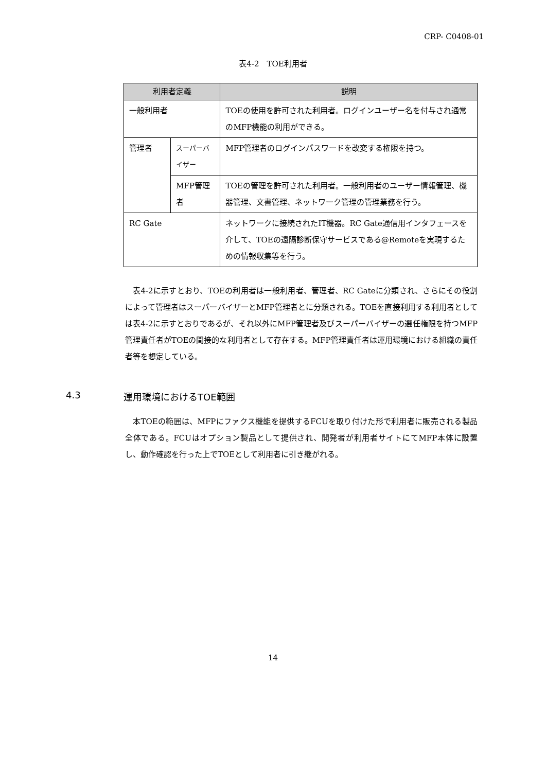CRP- C0408-01
表4-2　TOE利用者
| 利用者定義 | | 説明 |
| --- | --- | --- |
| 一般利用者 | | TOEの使用を許可された利用者。ログインユーザー名を付与され通常のMFP機能の利用ができる。 |
| 管理者 | スーパーバイザー | MFP管理者のログインパスワードを改変する権限を持つ。 |
| | MFP管理者 | TOEの管理を許可された利用者。一般利用者のユーザー情報管理、機器管理、文書管理、ネットワーク管理の管理業務を行う。 |
| RC Gate | | ネットワークに接続されたIT機器。RC Gate通信用インタフェースを介して、TOEの遠隔診断保守サービスである@Remoteを実現するための情報収集等を行う。 |
　表4-2に示すとおり、TOEの利用者は一般利用者、管理者、RC Gateに分類され、さらにその役割によって管理者はスーパーバイザーとMFP管理者とに分類される。TOEを直接利用する利用者としては表4-2に示すとおりであるが、それ以外にMFP管理者及びスーパーバイザーの選任権限を持つMFP管理責任者がTOEの間接的な利用者として存在する。MFP管理責任者は運用環境における組織の責任者等を想定している。
4.3 運用環境におけるTOE範囲
　本TOEの範囲は、MFPにファクス機能を提供するFCUを取り付けた形で利用者に販売される製品全体である。FCUはオプション製品として提供され、開発者が利用者サイトにてMFP本体に設置し、動作確認を行った上でTOEとして利用者に引き継がれる。
14